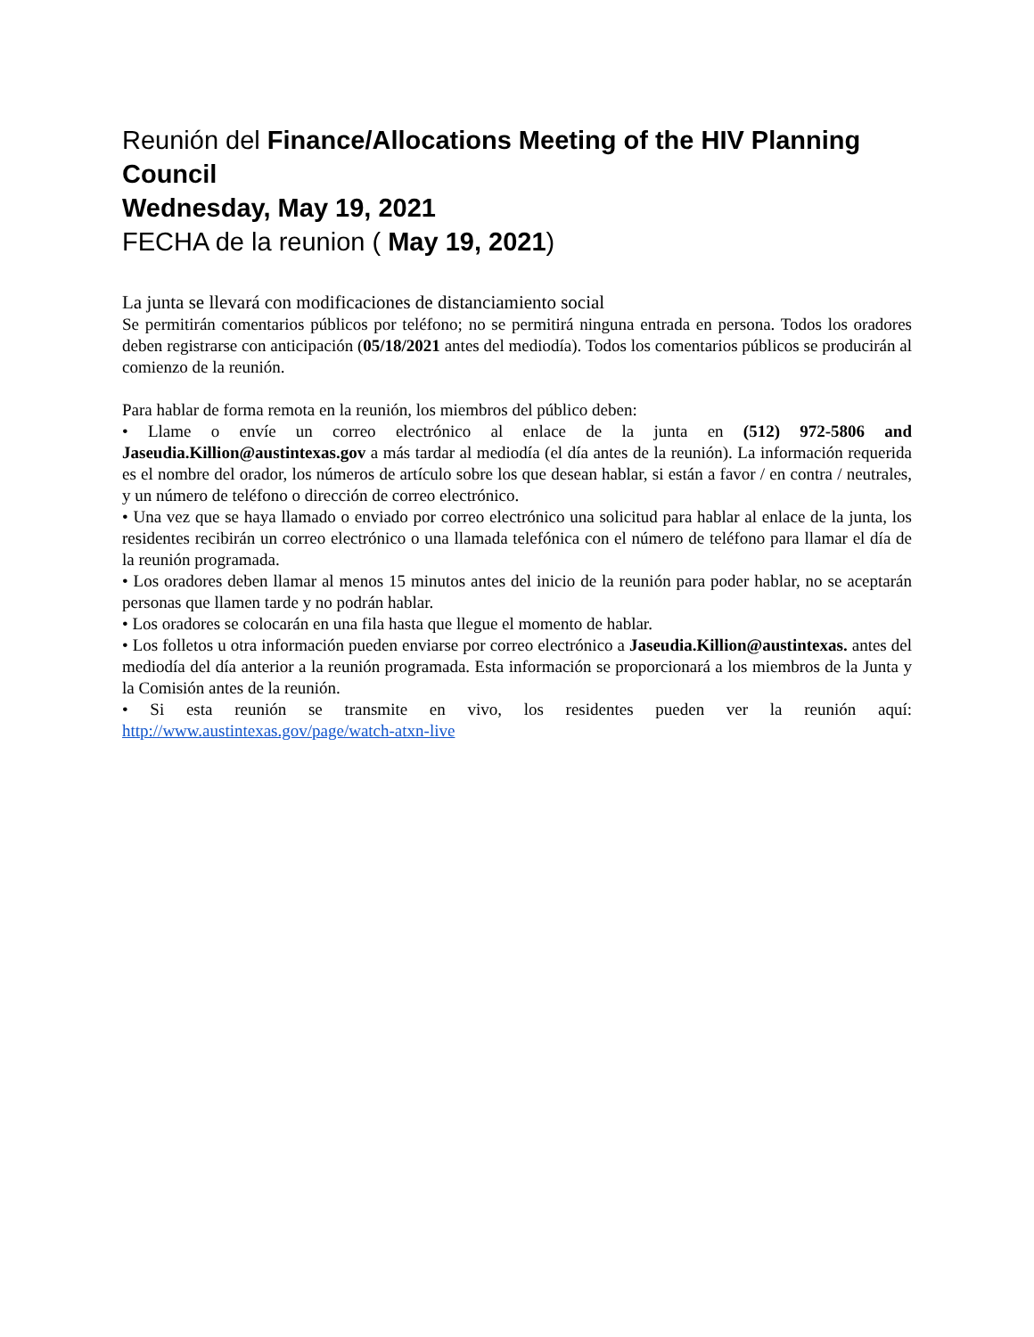Reunión del Finance/Allocations Meeting of the HIV Planning Council
Wednesday, May 19, 2021
FECHA de la reunion ( May 19, 2021)
La junta se llevará con modificaciones de distanciamiento social
Se permitirán comentarios públicos por teléfono; no se permitirá ninguna entrada en persona. Todos los oradores deben registrarse con anticipación (05/18/2021 antes del mediodía). Todos los comentarios públicos se producirán al comienzo de la reunión.
Para hablar de forma remota en la reunión, los miembros del público deben:
• Llame o envíe un correo electrónico al enlace de la junta en (512) 972-5806 and Jaseudia.Killion@austintexas.gov a más tardar al mediodía (el día antes de la reunión). La información requerida es el nombre del orador, los números de artículo sobre los que desean hablar, si están a favor / en contra / neutrales, y un número de teléfono o dirección de correo electrónico.
• Una vez que se haya llamado o enviado por correo electrónico una solicitud para hablar al enlace de la junta, los residentes recibirán un correo electrónico o una llamada telefónica con el número de teléfono para llamar el día de la reunión programada.
• Los oradores deben llamar al menos 15 minutos antes del inicio de la reunión para poder hablar, no se aceptarán personas que llamen tarde y no podrán hablar.
• Los oradores se colocarán en una fila hasta que llegue el momento de hablar.
• Los folletos u otra información pueden enviarse por correo electrónico a Jaseudia.Killion@austintexas. antes del mediodía del día anterior a la reunión programada. Esta información se proporcionará a los miembros de la Junta y la Comisión antes de la reunión.
• Si esta reunión se transmite en vivo, los residentes pueden ver la reunión aquí: http://www.austintexas.gov/page/watch-atxn-live